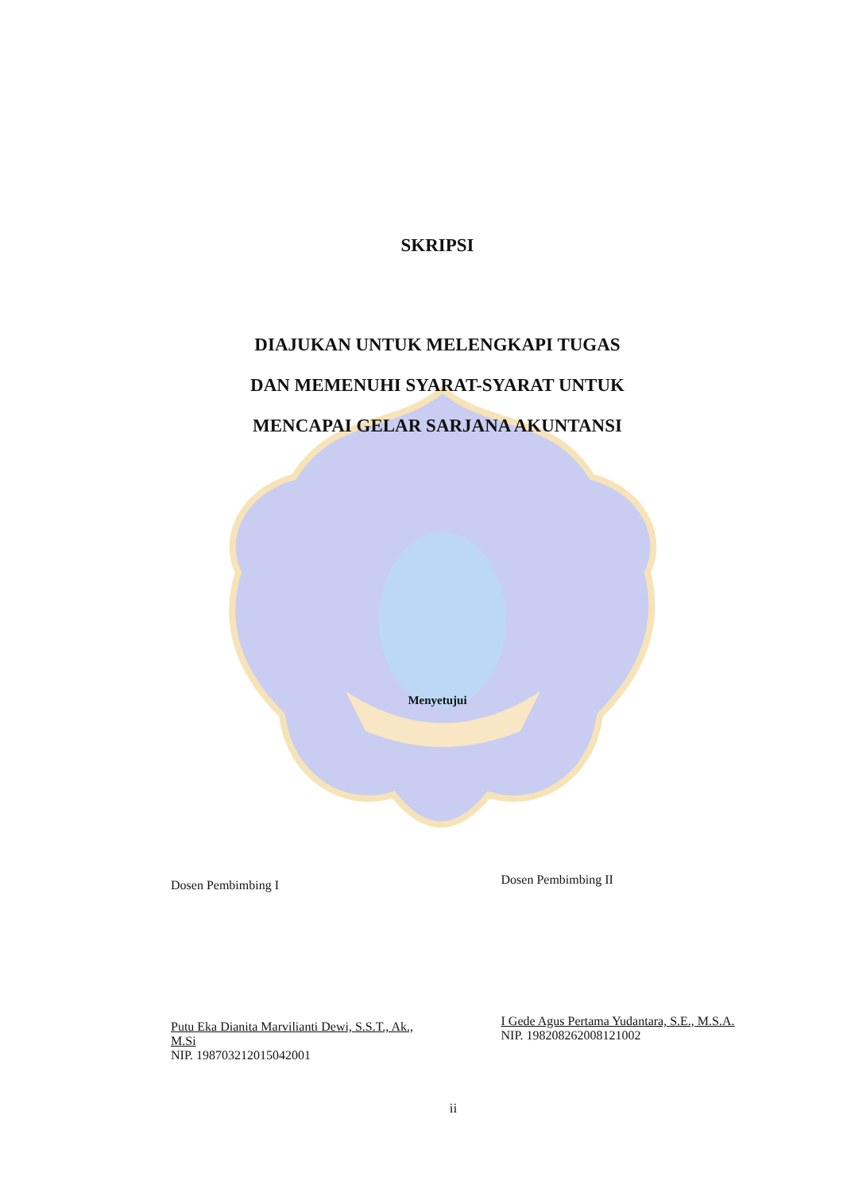SKRIPSI
DIAJUKAN UNTUK MELENGKAPI TUGAS
DAN MEMENUHI SYARAT-SYARAT UNTUK
MENCAPAI GELAR SARJANA AKUNTANSI
Menyetujui
Dosen Pembimbing I
Putu Eka Dianita Marvilianti Dewi, S.S.T., Ak., M.Si
NIP. 198703212015042001
Dosen Pembimbing II
I Gede Agus Pertama Yudantara, S.E., M.S.A.
NIP. 198208262008121002
ii